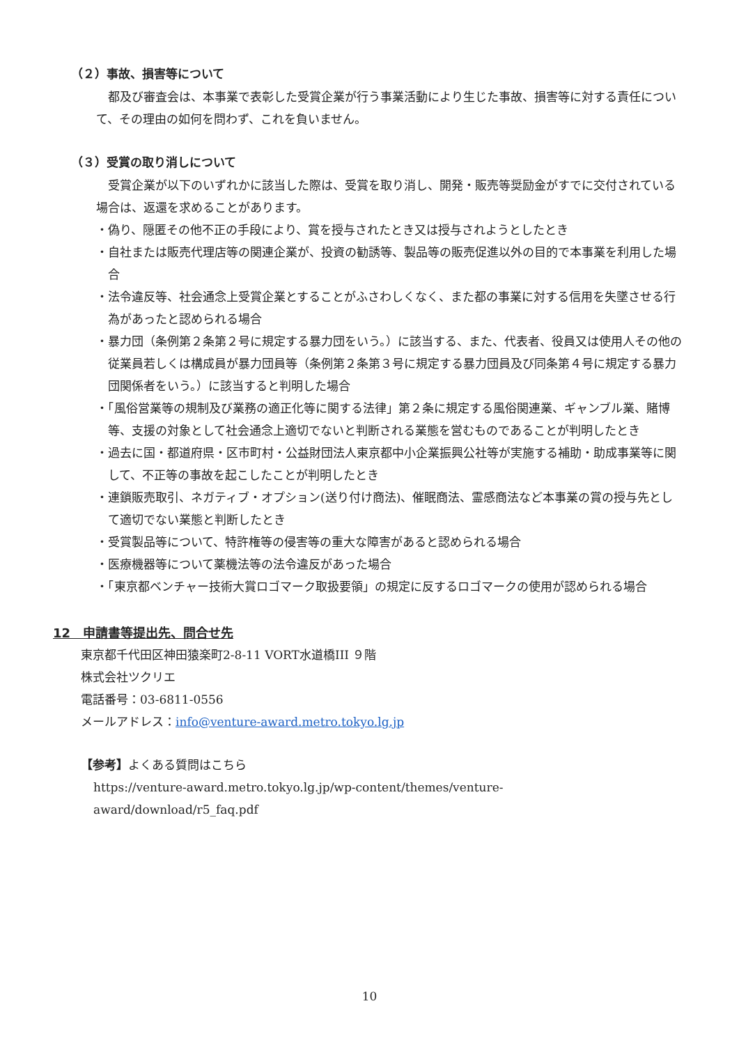（２）事故、損害等について
都及び審査会は、本事業で表彰した受賞企業が行う事業活動により生じた事故、損害等に対する責任について、その理由の如何を問わず、これを負いません。
（３）受賞の取り消しについて
受賞企業が以下のいずれかに該当した際は、受賞を取り消し、開発・販売等奨励金がすでに交付されている場合は、返還を求めることがあります。
・偽り、隠匿その他不正の手段により、賞を授与されたとき又は授与されようとしたとき
・自社または販売代理店等の関連企業が、投資の勧誘等、製品等の販売促進以外の目的で本事業を利用した場合
・法令違反等、社会通念上受賞企業とすることがふさわしくなく、また都の事業に対する信用を失墜させる行為があったと認められる場合
・暴力団（条例第２条第２号に規定する暴力団をいう。）に該当する、また、代表者、役員又は使用人その他の従業員若しくは構成員が暴力団員等（条例第２条第３号に規定する暴力団員及び同条第４号に規定する暴力団関係者をいう。）に該当すると判明した場合
・「風俗営業等の規制及び業務の適正化等に関する法律」第２条に規定する風俗関連業、ギャンブル業、賭博等、支援の対象として社会通念上適切でないと判断される業態を営むものであることが判明したとき
・過去に国・都道府県・区市町村・公益財団法人東京都中小企業振興公社等が実施する補助・助成事業等に関して、不正等の事故を起こしたことが判明したとき
・連鎖販売取引、ネガティブ・オプション(送り付け商法)、催眠商法、霊感商法など本事業の賞の授与先として適切でない業態と判断したとき
・受賞製品等について、特許権等の侵害等の重大な障害があると認められる場合
・医療機器等について薬機法等の法令違反があった場合
・「東京都ベンチャー技術大賞ロゴマーク取扱要領」の規定に反するロゴマークの使用が認められる場合
12　申請書等提出先、問合せ先
東京都千代田区神田猿楽町2-8-11 VORT水道橋III ９階
株式会社ツクリエ
電話番号：03-6811-0556
メールアドレス：info@venture-award.metro.tokyo.lg.jp
【参考】よくある質問はこちら
https://venture-award.metro.tokyo.lg.jp/wp-content/themes/venture-
award/download/r5_faq.pdf
10